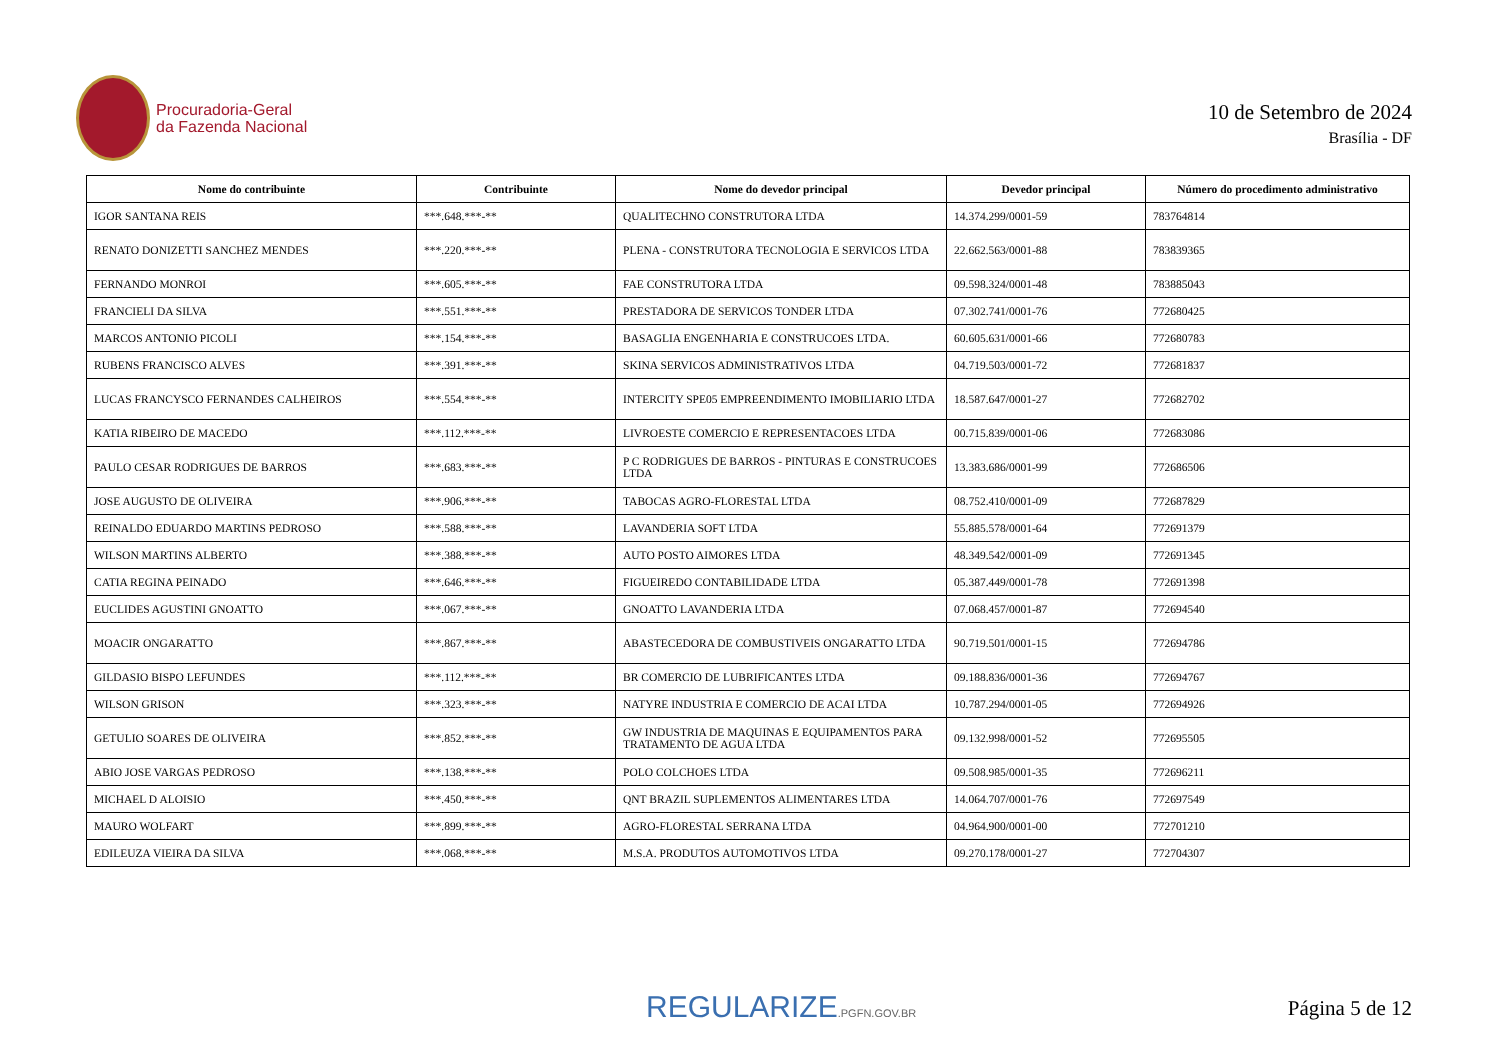Procuradoria-Geral
da Fazenda Nacional
10 de Setembro de 2024
Brasília - DF
| Nome do contribuinte | Contribuinte | Nome do devedor principal | Devedor principal | Número do procedimento administrativo |
| --- | --- | --- | --- | --- |
| IGOR SANTANA REIS | ***.648.***-** | QUALITECHNO CONSTRUTORA LTDA | 14.374.299/0001-59 | 783764814 |
| RENATO DONIZETTI SANCHEZ MENDES | ***.220.***-** | PLENA - CONSTRUTORA TECNOLOGIA E SERVICOS LTDA | 22.662.563/0001-88 | 783839365 |
| FERNANDO MONROI | ***.605.***-** | FAE CONSTRUTORA LTDA | 09.598.324/0001-48 | 783885043 |
| FRANCIELI DA SILVA | ***.551.***-** | PRESTADORA DE SERVICOS TONDER LTDA | 07.302.741/0001-76 | 772680425 |
| MARCOS ANTONIO PICOLI | ***.154.***-** | BASAGLIA ENGENHARIA E CONSTRUCOES LTDA. | 60.605.631/0001-66 | 772680783 |
| RUBENS FRANCISCO ALVES | ***.391.***-** | SKINA SERVICOS ADMINISTRATIVOS LTDA | 04.719.503/0001-72 | 772681837 |
| LUCAS FRANCYSCO FERNANDES CALHEIROS | ***.554.***-** | INTERCITY SPE05 EMPREENDIMENTO IMOBILIARIO LTDA | 18.587.647/0001-27 | 772682702 |
| KATIA RIBEIRO DE MACEDO | ***.112.***-** | LIVROESTE COMERCIO E REPRESENTACOES LTDA | 00.715.839/0001-06 | 772683086 |
| PAULO CESAR RODRIGUES DE BARROS | ***.683.***-** | P C RODRIGUES DE BARROS - PINTURAS E CONSTRUCOES LTDA | 13.383.686/0001-99 | 772686506 |
| JOSE AUGUSTO DE OLIVEIRA | ***.906.***-** | TABOCAS AGRO-FLORESTAL LTDA | 08.752.410/0001-09 | 772687829 |
| REINALDO EDUARDO MARTINS PEDROSO | ***.588.***-** | LAVANDERIA SOFT LTDA | 55.885.578/0001-64 | 772691379 |
| WILSON MARTINS ALBERTO | ***.388.***-** | AUTO POSTO AIMORES LTDA | 48.349.542/0001-09 | 772691345 |
| CATIA REGINA PEINADO | ***.646.***-** | FIGUEIREDO CONTABILIDADE LTDA | 05.387.449/0001-78 | 772691398 |
| EUCLIDES AGUSTINI GNOATTO | ***.067.***-** | GNOATTO LAVANDERIA LTDA | 07.068.457/0001-87 | 772694540 |
| MOACIR ONGARATTO | ***.867.***-** | ABASTECEDORA DE COMBUSTIVEIS ONGARATTO LTDA | 90.719.501/0001-15 | 772694786 |
| GILDASIO BISPO LEFUNDES | ***.112.***-** | BR COMERCIO DE LUBRIFICANTES LTDA | 09.188.836/0001-36 | 772694767 |
| WILSON GRISON | ***.323.***-** | NATYRE INDUSTRIA E COMERCIO DE ACAI LTDA | 10.787.294/0001-05 | 772694926 |
| GETULIO SOARES DE OLIVEIRA | ***.852.***-** | GW INDUSTRIA DE MAQUINAS E EQUIPAMENTOS PARA TRATAMENTO DE AGUA LTDA | 09.132.998/0001-52 | 772695505 |
| ABIO JOSE VARGAS PEDROSO | ***.138.***-** | POLO COLCHOES LTDA | 09.508.985/0001-35 | 772696211 |
| MICHAEL D ALOISIO | ***.450.***-** | QNT BRAZIL SUPLEMENTOS ALIMENTARES LTDA | 14.064.707/0001-76 | 772697549 |
| MAURO WOLFART | ***.899.***-** | AGRO-FLORESTAL SERRANA LTDA | 04.964.900/0001-00 | 772701210 |
| EDILEUZA VIEIRA DA SILVA | ***.068.***-** | M.S.A. PRODUTOS AUTOMOTIVOS LTDA | 09.270.178/0001-27 | 772704307 |
REGULARIZE.PGFN.GOV.BR Página 5 de 12